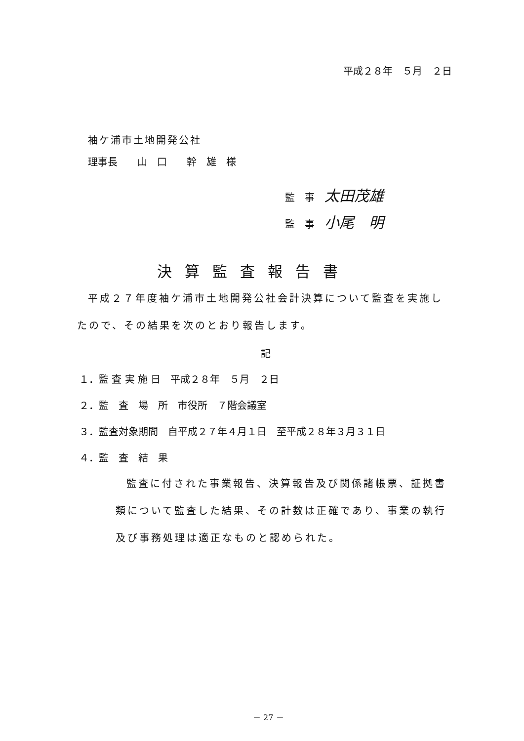平成２８年　５月　２日
袖ケ浦市土地開発公社
理事長　　山　口　　幹　雄　様
監　事　太田茂雄
監　事　小尾　明
決算監査報告書
平成２７年度袖ケ浦市土地開発公社会計決算について監査を実施し
たので、その結果を次のとおり報告します。
記
１．監 査 実 施 日　平成２８年　５月　２日
２．監　査　場　所　市役所　７階会議室
３．監査対象期間　自平成２７年４月１日　至平成２８年３月３１日
４．監　査　結　果
監査に付された事業報告、決算報告及び関係諸帳票、証拠書
類について監査した結果、その計数は正確であり、事業の執行
及び事務処理は適正なものと認められた。
－ 27 －